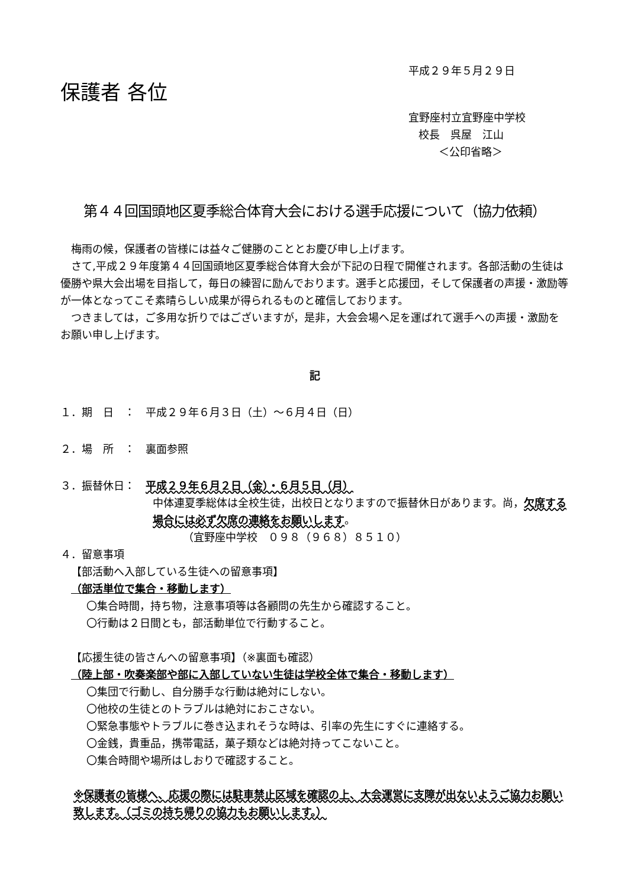平成２９年５月２９日
保護者 各位
宜野座村立宜野座中学校
校長　呉屋　江山
＜公印省略＞
第４４回国頭地区夏季総合体育大会における選手応援について（協力依頼）
梅雨の候，保護者の皆様には益々ご健勝のこととお慶び申し上げます。
さて,平成２９年度第４４回国頭地区夏季総合体育大会が下記の日程で開催されます。各部活動の生徒は優勝や県大会出場を目指して，毎日の練習に励んでおります。選手と応援団，そして保護者の声援・激励等が一体となってこそ素晴らしい成果が得られるものと確信しております。
つきましては，ご多用な折りではございますが，是非，大会会場へ足を運ばれて選手への声援・激励をお願い申し上げます。
記
１．期　日　：　平成２９年６月３日（土）～６月４日（日）
２．場　所　：　裏面参照
３．振替休日：　平成２９年６月２日（金）・６月５日（月）
中体連夏季総体は全校生徒，出校日となりますので振替休日があります。尚，欠席する場合には必ず欠席の連絡をお願いします。
（宜野座中学校　０９８（９６８）８５１０）
４．留意事項
【部活動へ入部している生徒への留意事項】
（部活単位で集合・移動します）
〇集合時間，持ち物，注意事項等は各顧問の先生から確認すること。
〇行動は２日間とも，部活動単位で行動すること。
【応援生徒の皆さんへの留意事項】（※裏面も確認）
（陸上部・吹奏楽部や部に入部していない生徒は学校全体で集合・移動します）
〇集団で行動し、自分勝手な行動は絶対にしない。
〇他校の生徒とのトラブルは絶対におこさない。
〇緊急事態やトラブルに巻き込まれそうな時は、引率の先生にすぐに連絡する。
〇金銭，貴重品，携帯電話，菓子類などは絶対持ってこないこと。
〇集合時間や場所はしおりで確認すること。
※保護者の皆様へ、応援の際には駐車禁止区域を確認の上、大会運営に支障が出ないようご協力お願い致します。（ゴミの持ち帰りの協力もお願いします。）